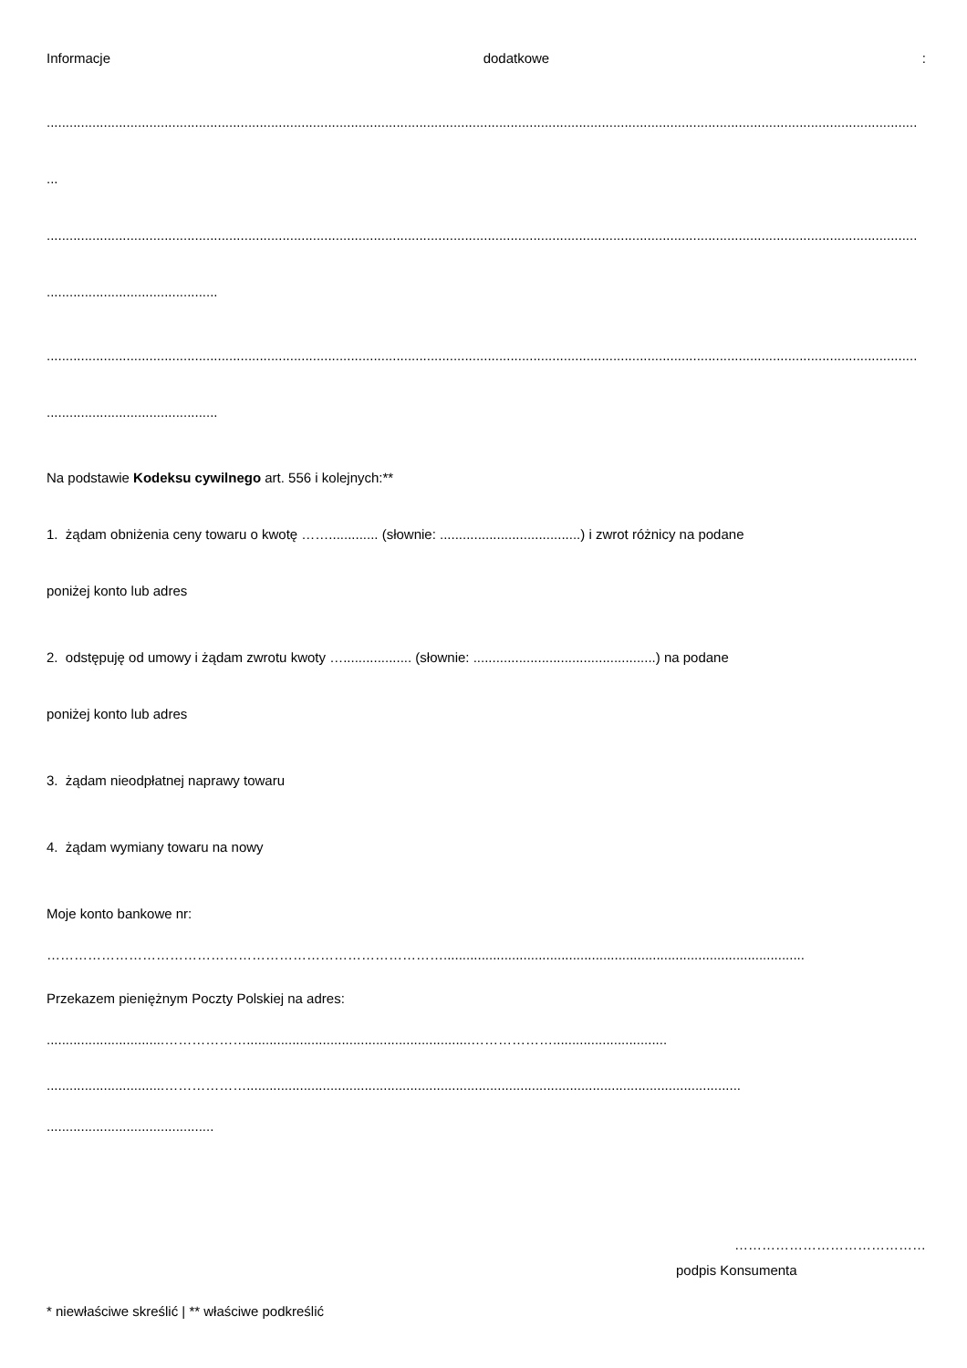Informacje dodatkowe:
.....................................................................................................................................................................................................................................
...
.....................................................................................................................................................................................................................................
.............................................
.....................................................................................................................................................................................................................................
.............................................
Na podstawie Kodeksu cywilnego art. 556 i kolejnych:**
1. żądam obniżenia ceny towaru o kwotę ……............. (słownie: .....................................) i zwrot różnicy na podane
poniżej konto lub adres
2. odstępuję od umowy i żądam zwrotu kwoty ….................. (słownie: ................................................) na podane
poniżej konto lub adres
3. żądam nieodpłatnej naprawy towaru
4. żądam wymiany towaru na nowy
Moje konto bankowe nr:
……………………………………………………………………………...............................................................................................
Przekazem pieniężnym Poczty Polskiej na adres:
...............................………………...........................................................………………..............................
...............................………………..................................................................................................................................
............................................
……………………………………
podpis Konsumenta
* niewłaściwe skreślić | ** właściwe podkreślić